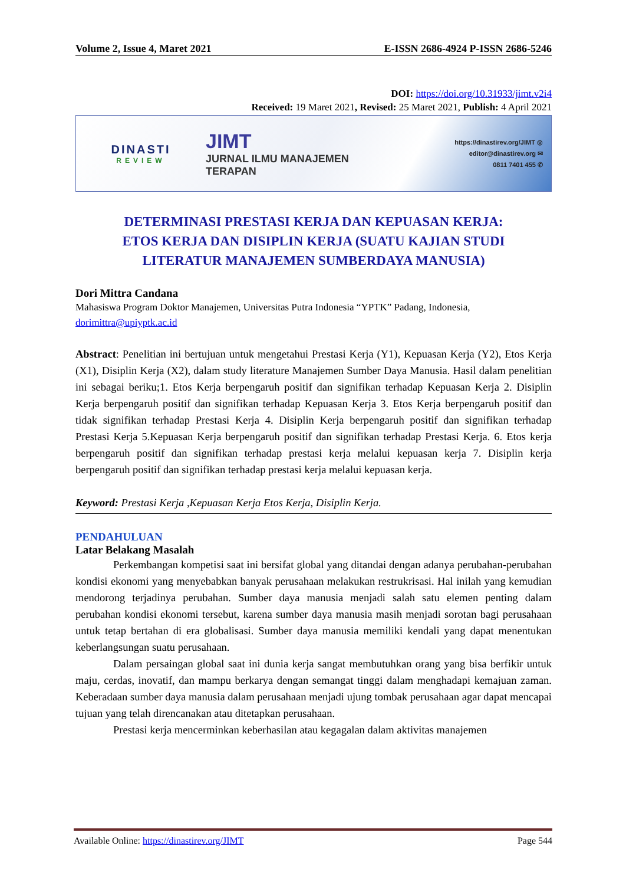Volume 2, Issue 4, Maret 2021 E-ISSN 2686-4924 P-ISSN 2686-5246
DOI: https://doi.org/10.31933/jimt.v2i4
Received: 19 Maret 2021, Revised: 25 Maret 2021, Publish: 4 April 2021
DINASTI
REVIEW
JIMT
JURNAL ILMU MANAJEMEN
TERAPAN
https://dinastirev.org/JIMT ◎
editor@dinastirev.org ✉
0811 7401 455 ✆
DETERMINASI PRESTASI KERJA DAN KEPUASAN KERJA:
ETOS KERJA DAN DISIPLIN KERJA (SUATU KAJIAN STUDI
LITERATUR MANAJEMEN SUMBERDAYA MANUSIA)
Dori Mittra Candana
Mahasiswa Program Doktor Manajemen, Universitas Putra Indonesia “YPTK” Padang, Indonesia, dorimittra@upiyptk.ac.id
Abstract: Penelitian ini bertujuan untuk mengetahui Prestasi Kerja (Y1), Kepuasan Kerja (Y2), Etos Kerja (X1), Disiplin Kerja (X2), dalam study literature Manajemen Sumber Daya Manusia. Hasil dalam penelitian ini sebagai beriku;1. Etos Kerja berpengaruh positif dan signifikan terhadap Kepuasan Kerja 2. Disiplin Kerja berpengaruh positif dan signifikan terhadap Kepuasan Kerja 3. Etos Kerja berpengaruh positif dan tidak signifikan terhadap Prestasi Kerja 4. Disiplin Kerja berpengaruh positif dan signifikan terhadap Prestasi Kerja 5.Kepuasan Kerja berpengaruh positif dan signifikan terhadap Prestasi Kerja. 6. Etos kerja berpengaruh positif dan signifikan terhadap prestasi kerja melalui kepuasan kerja 7. Disiplin kerja berpengaruh positif dan signifikan terhadap prestasi kerja melalui kepuasan kerja.
Keyword: Prestasi Kerja ,Kepuasan Kerja Etos Kerja, Disiplin Kerja.
PENDAHULUAN
Latar Belakang Masalah
Perkembangan kompetisi saat ini bersifat global yang ditandai dengan adanya perubahan-perubahan kondisi ekonomi yang menyebabkan banyak perusahaan melakukan restrukrisasi. Hal inilah yang kemudian mendorong terjadinya perubahan. Sumber daya manusia menjadi salah satu elemen penting dalam perubahan kondisi ekonomi tersebut, karena sumber daya manusia masih menjadi sorotan bagi perusahaan untuk tetap bertahan di era globalisasi. Sumber daya manusia memiliki kendali yang dapat menentukan keberlangsungan suatu perusahaan.
Dalam persaingan global saat ini dunia kerja sangat membutuhkan orang yang bisa berfikir untuk maju, cerdas, inovatif, dan mampu berkarya dengan semangat tinggi dalam menghadapi kemajuan zaman. Keberadaan sumber daya manusia dalam perusahaan menjadi ujung tombak perusahaan agar dapat mencapai tujuan yang telah direncanakan atau ditetapkan perusahaan.
Prestasi kerja mencerminkan keberhasilan atau kegagalan dalam aktivitas manajemen
Available Online: https://dinastirev.org/JIMT Page 544